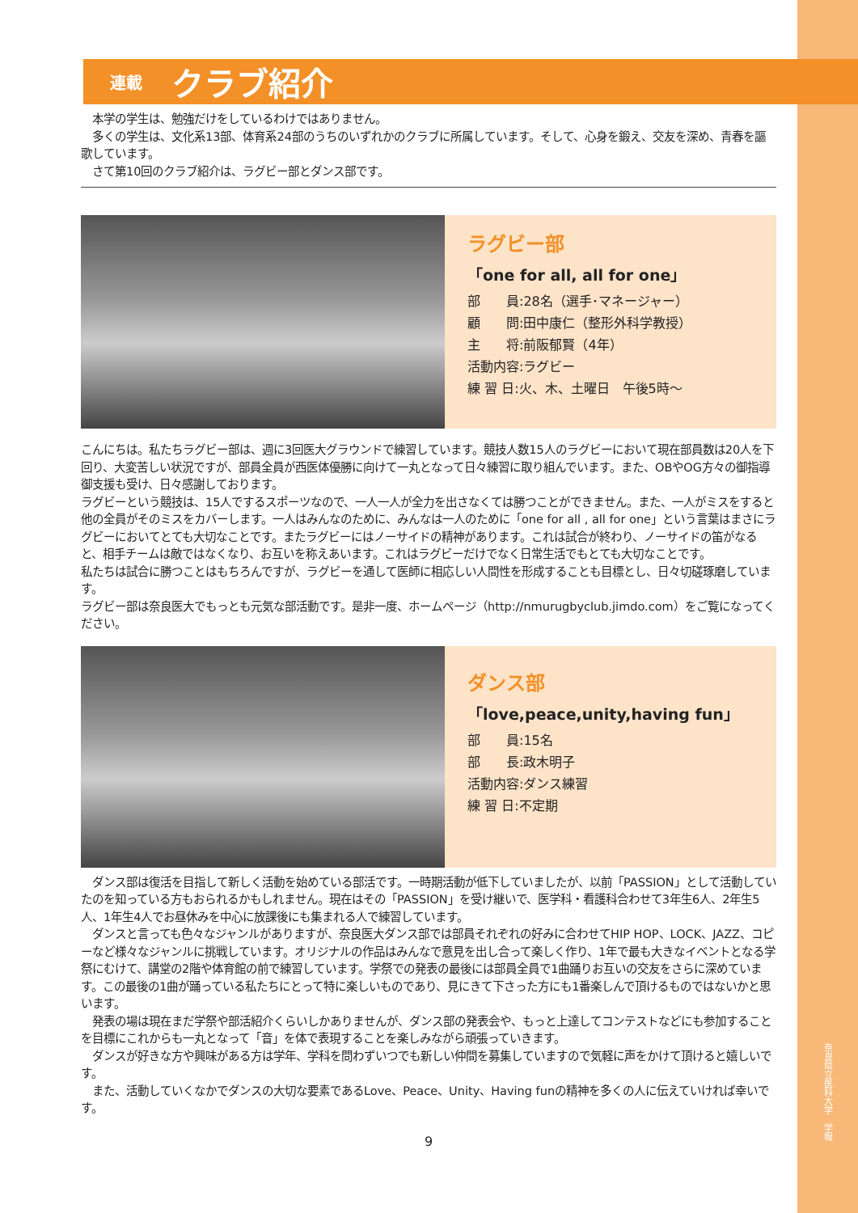奈良県立医科大学　学報
連載 クラブ紹介
　本学の学生は、勉強だけをしているわけではありません。
　多くの学生は、文化系13部、体育系24部のうちのいずれかのクラブに所属しています。そして、心身を鍛え、交友を深め、青春を謳歌しています。
　さて第10回のクラブ紹介は、ラグビー部とダンス部です。
ラグビー部
「one for all, all for one」
部　　員:28名（選手･マネージャー）
顧　　問:田中康仁（整形外科学教授）
主　　将:前阪郁賢（4年）
活動内容:ラグビー
練 習 日:火、木、土曜日　午後5時～
こんにちは。私たちラグビー部は、週に3回医大グラウンドで練習しています。競技人数15人のラグビーにおいて現在部員数は20人を下回り、大変苦しい状況ですが、部員全員が西医体優勝に向けて一丸となって日々練習に取り組んでいます。また、OBやOG方々の御指導御支援も受け、日々感謝しております。
ラグビーという競技は、15人でするスポーツなので、一人一人が全力を出さなくては勝つことができません。また、一人がミスをすると他の全員がそのミスをカバーします。一人はみんなのために、みんなは一人のために「one for all , all for one」という言葉はまさにラグビーにおいてとても大切なことです。またラグビーにはノーサイドの精神があります。これは試合が終わり、ノーサイドの笛がなると、相手チームは敵ではなくなり、お互いを称えあいます。これはラグビーだけでなく日常生活でもとても大切なことです。
私たちは試合に勝つことはもちろんですが、ラグビーを通して医師に相応しい人間性を形成することも目標とし、日々切磋琢磨しています。
ラグビー部は奈良医大でもっとも元気な部活動です。是非一度、ホームページ（http://nmurugbyclub.jimdo.com）をご覧になってください。
ダンス部
「love,peace,unity,having fun」
部　　員:15名
部　　長:政木明子
活動内容:ダンス練習
練 習 日:不定期
　ダンス部は復活を目指して新しく活動を始めている部活です。一時期活動が低下していましたが、以前「PASSION」として活動していたのを知っている方もおられるかもしれません。現在はその「PASSION」を受け継いで、医学科・看護科合わせて3年生6人、2年生5人、1年生4人でお昼休みを中心に放課後にも集まれる人で練習しています。
　ダンスと言っても色々なジャンルがありますが、奈良医大ダンス部では部員それぞれの好みに合わせてHIP HOP、LOCK、JAZZ、コピーなど様々なジャンルに挑戦しています。オリジナルの作品はみんなで意見を出し合って楽しく作り、1年で最も大きなイベントとなる学祭にむけて、講堂の2階や体育館の前で練習しています。学祭での発表の最後には部員全員で1曲踊りお互いの交友をさらに深めています。この最後の1曲が踊っている私たちにとって特に楽しいものであり、見にきて下さった方にも1番楽しんで頂けるものではないかと思います。
　発表の場は現在まだ学祭や部活紹介くらいしかありませんが、ダンス部の発表会や、もっと上達してコンテストなどにも参加することを目標にこれからも一丸となって「音」を体で表現することを楽しみながら頑張っていきます。
　ダンスが好きな方や興味がある方は学年、学科を問わずいつでも新しい仲間を募集していますので気軽に声をかけて頂けると嬉しいです。
　また、活動していくなかでダンスの大切な要素であるLove、Peace、Unity、Having funの精神を多くの人に伝えていければ幸いです。
9